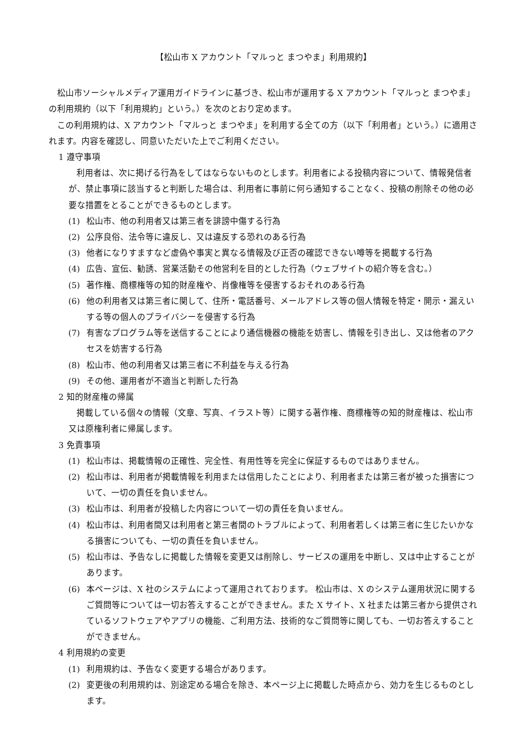【松山市 X アカウント「マルっと まつやま」利用規約】
松山市ソーシャルメディア運用ガイドラインに基づき、松山市が運用する X アカウント「マルっと まつやま」の利用規約（以下「利用規約」という。）を次のとおり定めます。
この利用規約は、X アカウント「マルっと まつやま」を利用する全ての方（以下「利用者」という。）に適用されます。内容を確認し、同意いただいた上でご利用ください。
1 遵守事項
利用者は、次に掲げる行為をしてはならないものとします。利用者による投稿内容について、情報発信者が、禁止事項に該当すると判断した場合は、利用者に事前に何ら通知することなく、投稿の削除その他の必要な措置をとることができるものとします。
(1) 松山市、他の利用者又は第三者を誹謗中傷する行為
(2) 公序良俗、法令等に違反し、又は違反する恐れのある行為
(3) 他者になりすますなど虚偽や事実と異なる情報及び正否の確認できない噂等を掲載する行為
(4) 広告、宣伝、勧誘、営業活動その他営利を目的とした行為（ウェブサイトの紹介等を含む。）
(5) 著作権、商標権等の知的財産権や、肖像権等を侵害するおそれのある行為
(6) 他の利用者又は第三者に関して、住所・電話番号、メールアドレス等の個人情報を特定・開示・漏えいする等の個人のプライバシーを侵害する行為
(7) 有害なプログラム等を送信することにより通信機器の機能を妨害し、情報を引き出し、又は他者のアクセスを妨害する行為
(8) 松山市、他の利用者又は第三者に不利益を与える行為
(9) その他、運用者が不適当と判断した行為
2 知的財産権の帰属
掲載している個々の情報（文章、写真、イラスト等）に関する著作権、商標権等の知的財産権は、松山市又は原権利者に帰属します。
3 免責事項
(1) 松山市は、掲載情報の正確性、完全性、有用性等を完全に保証するものではありません。
(2) 松山市は、利用者が掲載情報を利用または信用したことにより、利用者または第三者が被った損害について、一切の責任を負いません。
(3) 松山市は、利用者が投稿した内容について一切の責任を負いません。
(4) 松山市は、利用者間又は利用者と第三者間のトラブルによって、利用者若しくは第三者に生じたいかなる損害についても、一切の責任を負いません。
(5) 松山市は、予告なしに掲載した情報を変更又は削除し、サービスの運用を中断し、又は中止することがあります。
(6) 本ページは、X 社のシステムによって運用されております。 松山市は、X のシステム運用状況に関するご質問等については一切お答えすることができません。また X サイト、X 社または第三者から提供されているソフトウェアやアプリの機能、ご利用方法、技術的なご質問等に関しても、一切お答えすることができません。
4 利用規約の変更
(1) 利用規約は、予告なく変更する場合があります。
(2) 変更後の利用規約は、別途定める場合を除き、本ページ上に掲載した時点から、効力を生じるものとします。